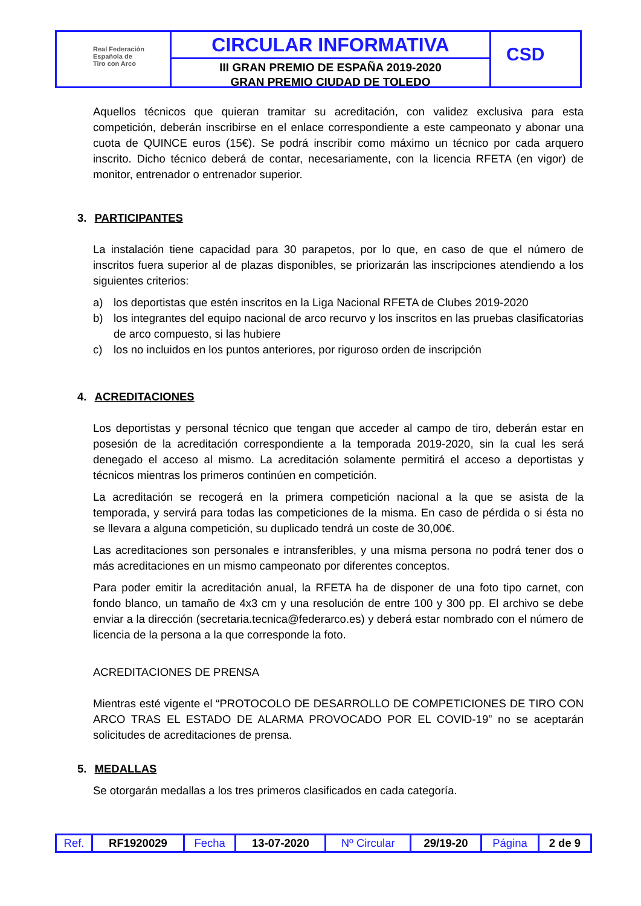Real Federación
Española de
Tiro con Arco
CIRCULAR INFORMATIVA
III GRAN PREMIO DE ESPAÑA 2019-2020
GRAN PREMIO CIUDAD DE TOLEDO
CSD
Aquellos técnicos que quieran tramitar su acreditación, con validez exclusiva para esta competición, deberán inscribirse en el enlace correspondiente a este campeonato y abonar una cuota de QUINCE euros (15€). Se podrá inscribir como máximo un técnico por cada arquero inscrito. Dicho técnico deberá de contar, necesariamente, con la licencia RFETA (en vigor) de monitor, entrenador o entrenador superior.
3. PARTICIPANTES
La instalación tiene capacidad para 30 parapetos, por lo que, en caso de que el número de inscritos fuera superior al de plazas disponibles, se priorizarán las inscripciones atendiendo a los siguientes criterios:
a) los deportistas que estén inscritos en la Liga Nacional RFETA de Clubes 2019-2020
b) los integrantes del equipo nacional de arco recurvo y los inscritos en las pruebas clasificatorias de arco compuesto, si las hubiere
c) los no incluidos en los puntos anteriores, por riguroso orden de inscripción
4. ACREDITACIONES
Los deportistas y personal técnico que tengan que acceder al campo de tiro, deberán estar en posesión de la acreditación correspondiente a la temporada 2019-2020, sin la cual les será denegado el acceso al mismo. La acreditación solamente permitirá el acceso a deportistas y técnicos mientras los primeros continúen en competición.
La acreditación se recogerá en la primera competición nacional a la que se asista de la temporada, y servirá para todas las competiciones de la misma. En caso de pérdida o si ésta no se llevara a alguna competición, su duplicado tendrá un coste de 30,00€.
Las acreditaciones son personales e intransferibles, y una misma persona no podrá tener dos o más acreditaciones en un mismo campeonato por diferentes conceptos.
Para poder emitir la acreditación anual, la RFETA ha de disponer de una foto tipo carnet, con fondo blanco, un tamaño de 4x3 cm y una resolución de entre 100 y 300 pp. El archivo se debe enviar a la dirección (secretaria.tecnica@federarco.es) y deberá estar nombrado con el número de licencia de la persona a la que corresponde la foto.
ACREDITACIONES DE PRENSA
Mientras esté vigente el “PROTOCOLO DE DESARROLLO DE COMPETICIONES DE TIRO CON ARCO TRAS EL ESTADO DE ALARMA PROVOCADO POR EL COVID-19” no se aceptarán solicitudes de acreditaciones de prensa.
5. MEDALLAS
Se otorgarán medallas a los tres primeros clasificados en cada categoría.
| Ref. | RF1920029 | Fecha | 13-07-2020 | Nº Circular | 29/19-20 | Página | 2 de 9 |